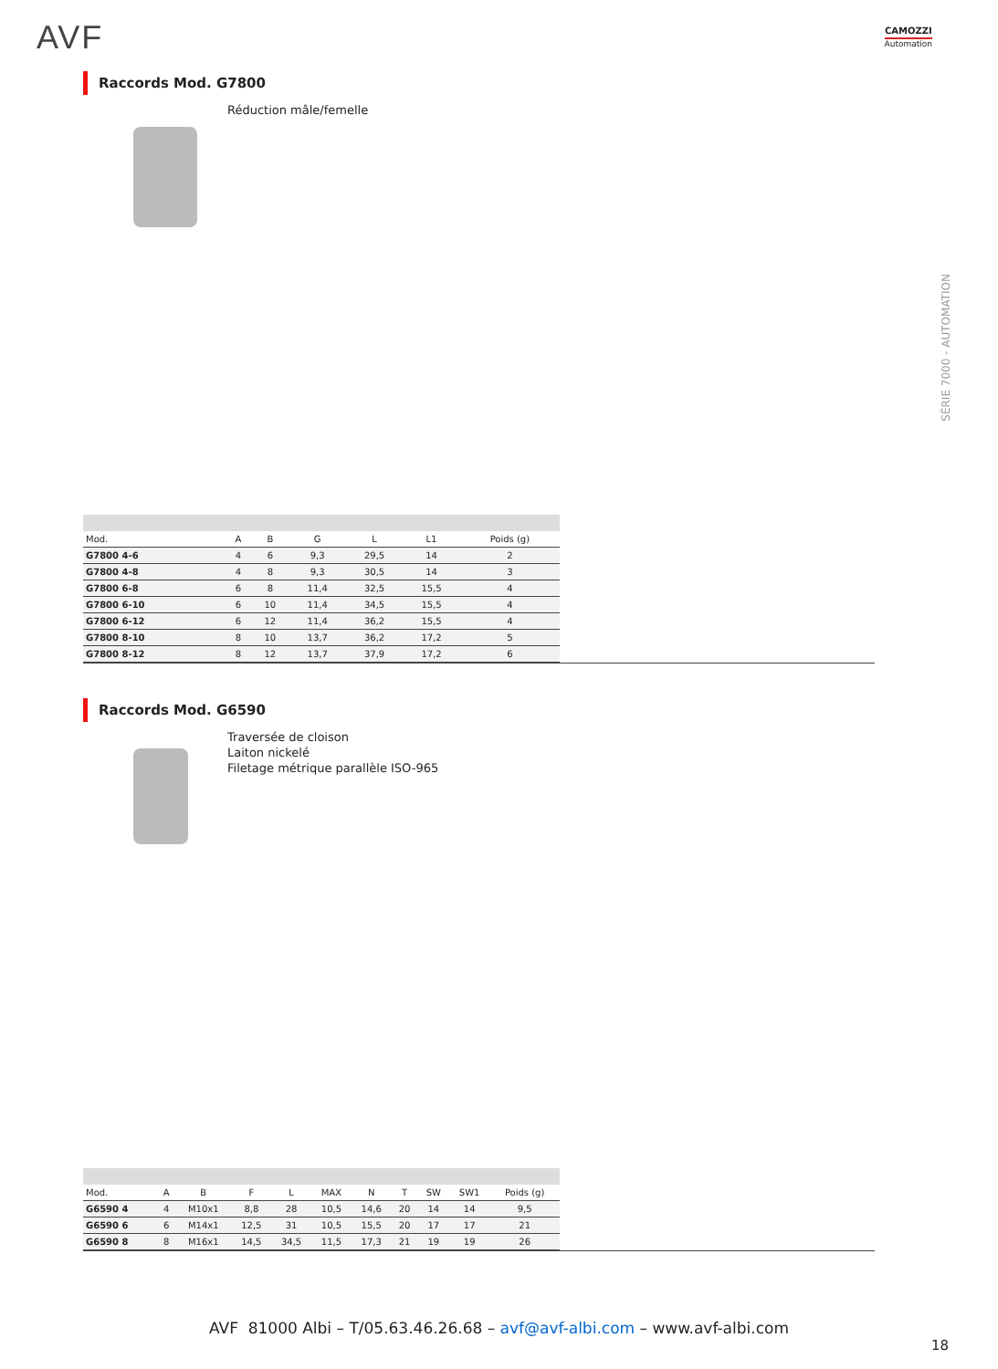AVF CAMOZZI
Automation
SÉRIE 7000 - AUTOMATION
Raccords Mod. G7800
Réduction mâle/femelle
| Mod. | A | B | G | L | L1 | Poids (g) |
| --- | --- | --- | --- | --- | --- | --- |
| G7800 4-6 | 4 | 6 | 9,3 | 29,5 | 14 | 2 |
| G7800 4-8 | 4 | 8 | 9,3 | 30,5 | 14 | 3 |
| G7800 6-8 | 6 | 8 | 11,4 | 32,5 | 15,5 | 4 |
| G7800 6-10 | 6 | 10 | 11,4 | 34,5 | 15,5 | 4 |
| G7800 6-12 | 6 | 12 | 11,4 | 36,2 | 15,5 | 4 |
| G7800 8-10 | 8 | 10 | 13,7 | 36,2 | 17,2 | 5 |
| G7800 8-12 | 8 | 12 | 13,7 | 37,9 | 17,2 | 6 |
Raccords Mod. G6590
Traversée de cloison
Laiton nickelé
Filetage métrique parallèle ISO-965
| Mod. | A | B | F | L | MAX | N | T | SW | SW1 | Poids (g) |
| --- | --- | --- | --- | --- | --- | --- | --- | --- | --- | --- |
| G6590 4 | 4 | M10x1 | 8,8 | 28 | 10,5 | 14,6 | 20 | 14 | 14 | 9,5 |
| G6590 6 | 6 | M14x1 | 12,5 | 31 | 10,5 | 15,5 | 20 | 17 | 17 | 21 |
| G6590 8 | 8 | M16x1 | 14,5 | 34,5 | 11,5 | 17,3 | 21 | 19 | 19 | 26 |
AVF 81000 Albi – T/05.63.46.26.68 – avf@avf-albi.com – www.avf-albi.com
18